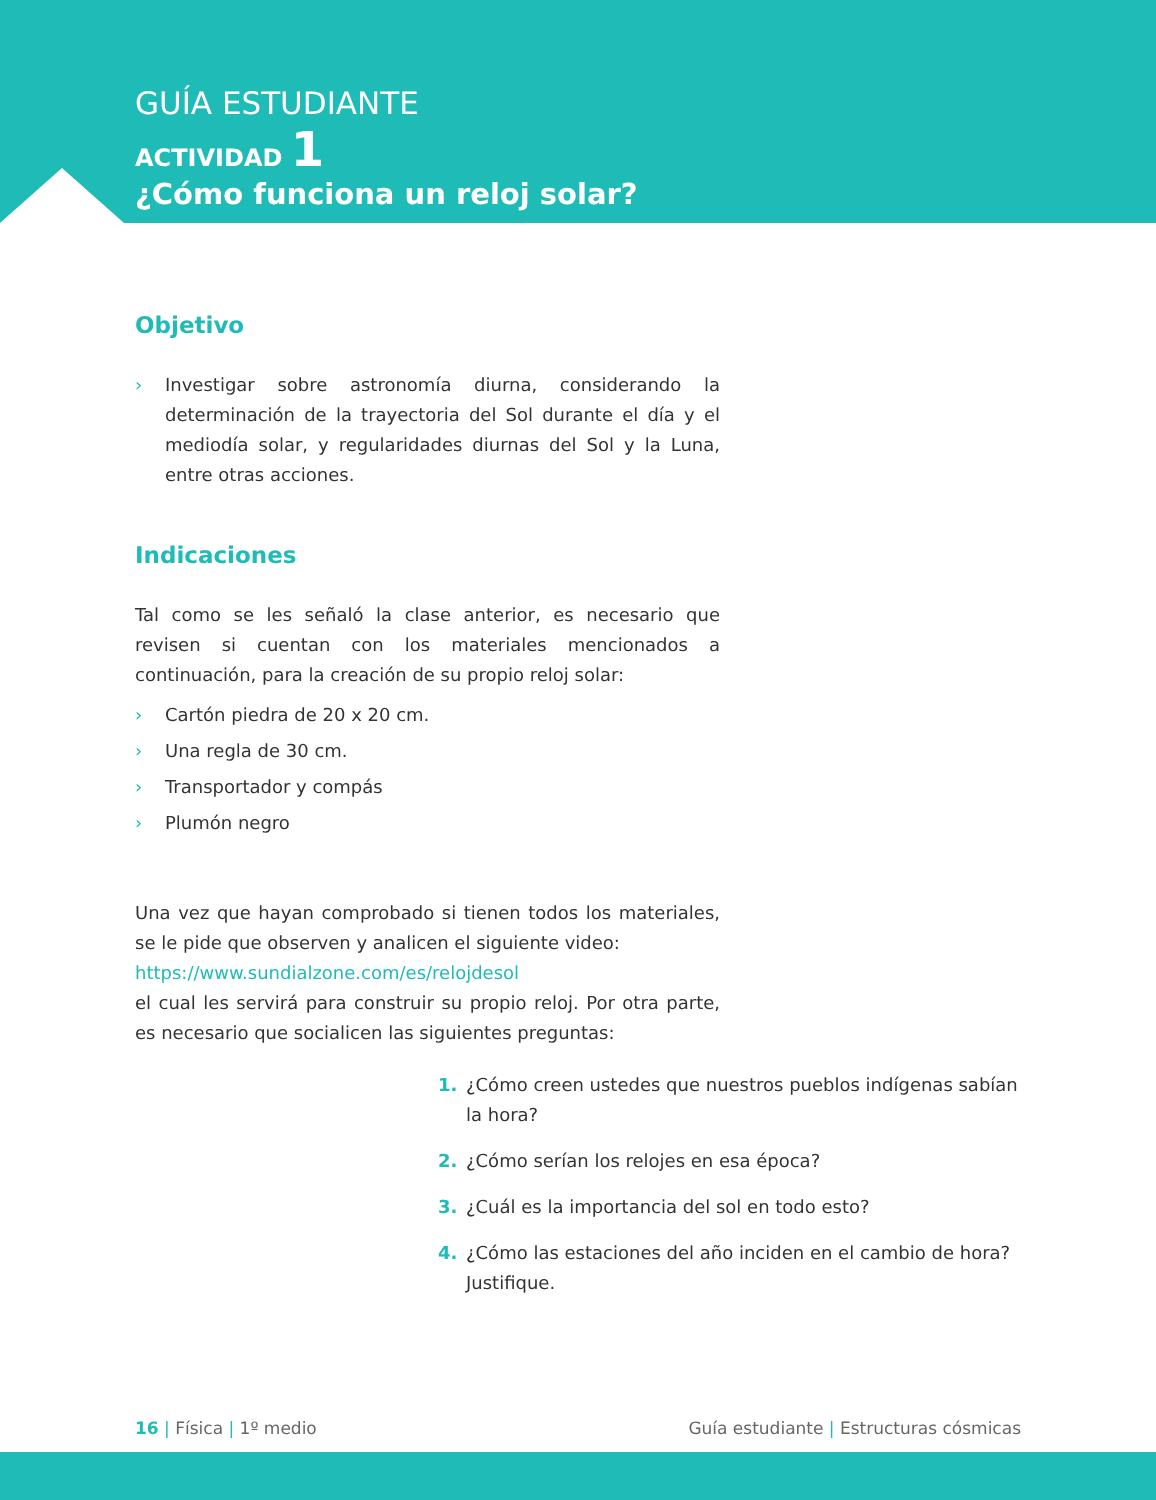GUÍA ESTUDIANTE
ACTIVIDAD 1
¿Cómo funciona un reloj solar?
Objetivo
› Investigar sobre astronomía diurna, considerando la determinación de la trayectoria del Sol durante el día y el mediodía solar, y regularidades diurnas del Sol y la Luna, entre otras acciones.
Indicaciones
Tal como se les señaló la clase anterior, es necesario que revisen si cuentan con los materiales mencionados a continuación, para la creación de su propio reloj solar:
› Cartón piedra de 20 x 20 cm.
› Una regla de 30 cm.
› Transportador y compás
› Plumón negro
Una vez que hayan comprobado si tienen todos los materiales, se le pide que observen y analicen el siguiente video:
https://www.sundialzone.com/es/relojdesol
el cual les servirá para construir su propio reloj. Por otra parte, es necesario que socialicen las siguientes preguntas:
1. ¿Cómo creen ustedes que nuestros pueblos indígenas sabían la hora?
2. ¿Cómo serían los relojes en esa época?
3. ¿Cuál es la importancia del sol en todo esto?
4. ¿Cómo las estaciones del año inciden en el cambio de hora? Justifique.
16 | Física | 1º medio Guía estudiante | Estructuras cósmicas